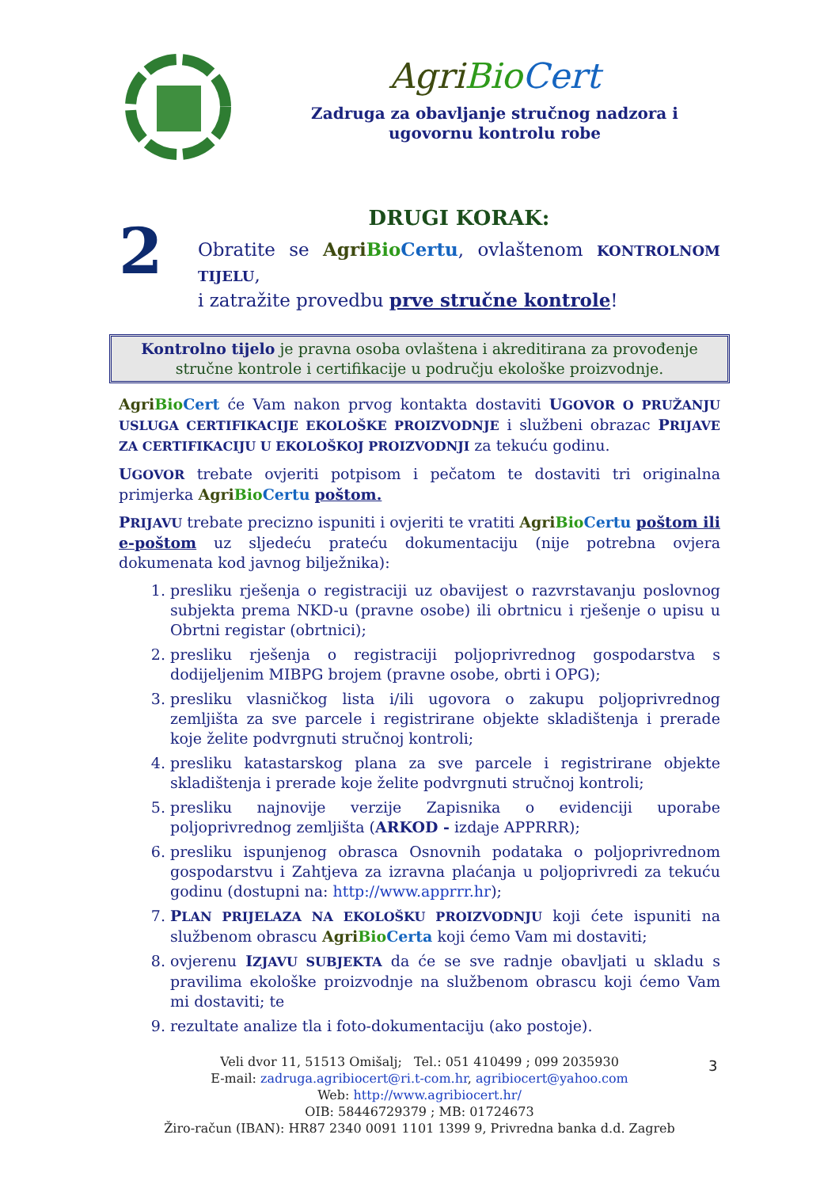Agri Bio Cert
Zadruga za obavljanje stručnog nadzora i
ugovornu kontrolu robe
2
DRUGI KORAK:
Obratite se Agri Bio Certu, ovlaštenom KONTROLNOM TIJELU,
i zatražite provedbu prve stručne kontrole!
Kontrolno tijelo je pravna osoba ovlaštena i akreditirana za provođenje stručne kontrole i certifikacije u području ekološke proizvodnje.
Agri Bio Cert će Vam nakon prvog kontakta dostaviti UGOVOR O PRUŽANJU USLUGA CERTIFIKACIJE EKOLOŠKE PROIZVODNJE i službeni obrazac PRIJAVE ZA CERTIFIKACIJU U EKOLOŠKOJ PROIZVODNJI za tekuću godinu.
UGOVOR trebate ovjeriti potpisom i pečatom te dostaviti tri originalna primjerka Agri Bio Certu poštom.
PRIJAVU trebate precizno ispuniti i ovjeriti te vratiti Agri Bio Certu poštom ili e-poštom uz sljedeću prateću dokumentaciju (nije potrebna ovjera dokumenata kod javnog bilježnika):
1. presliku rješenja o registraciji uz obavijest o razvrstavanju poslovnog subjekta prema NKD-u (pravne osobe) ili obrtnicu i rješenje o upisu u Obrtni registar (obrtnici);
2. presliku rješenja o registraciji poljoprivrednog gospodarstva s dodijeljenim MIBPG brojem (pravne osobe, obrti i OPG);
3. presliku vlasničkog lista i/ili ugovora o zakupu poljoprivrednog zemljišta za sve parcele i registrirane objekte skladištenja i prerade koje želite podvrgnuti stručnoj kontroli;
4. presliku katastarskog plana za sve parcele i registrirane objekte skladištenja i prerade koje želite podvrgnuti stručnoj kontroli;
5. presliku najnovije verzije Zapisnika o evidenciji uporabe poljoprivrednog zemljišta (ARKOD - izdaje APPRRR);
6. presliku ispunjenog obrasca Osnovnih podataka o poljoprivrednom gospodarstvu i Zahtjeva za izravna plaćanja u poljoprivredi za tekuću godinu (dostupni na: http://www.apprrr.hr);
7. PLAN PRIJELAZA NA EKOLOŠKU PROIZVODNJU koji ćete ispuniti na službenom obrascu Agri Bio Certa koji ćemo Vam mi dostaviti;
8. ovjerenu IZJAVU SUBJEKTA da će se sve radnje obavljati u skladu s pravilima ekološke proizvodnje na službenom obrascu koji ćemo Vam mi dostaviti; te
9. rezultate analize tla i foto-dokumentaciju (ako postoje).
Veli dvor 11, 51513 Omišalj; Tel.: 051 410499 ; 099 2035930
E-mail: zadruga.agribiocert@ri.t-com.hr, agribiocert@yahoo.com
Web: http://www.agribiocert.hr/
OIB: 58446729379 ; MB: 01724673
Žiro-račun (IBAN): HR87 2340 0091 1101 1399 9, Privredna banka d.d. Zagreb
3